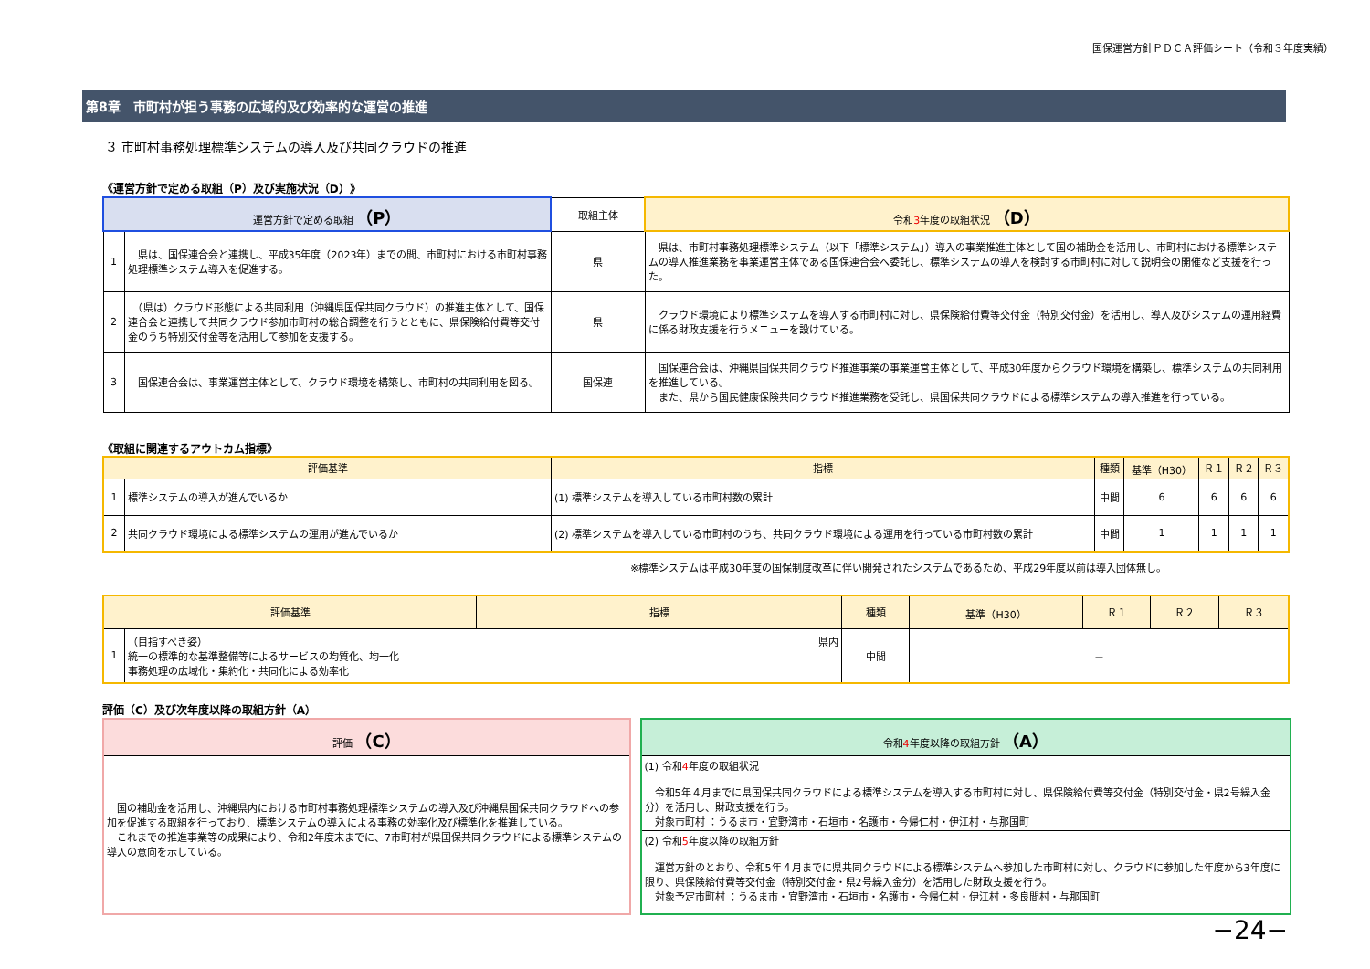国保運営方針ＰＤＣＡ評価シート（令和３年度実績）
第8章　市町村が担う事務の広域的及び効率的な運営の推進
３ 市町村事務処理標準システムの導入及び共同クラウドの推進
《運営方針で定める取組（P）及び実施状況（D）》
| 運営方針で定める取組 （P） | | 取組主体 | 令和 3 年度の取組状況 （D） |
| --- | --- | --- | --- |
| 1 | 県は、国保連合会と連携し、平成35年度（2023年）までの間、市町村における市町村事務処理標準システム導入を促進する。 | 県 | 県は、市町村事務処理標準システム（以下「標準システム」）導入の事業推進主体として国の補助金を活用し、市町村における標準システムの導入推進業務を事業運営主体である国保連合会へ委託し、標準システムの導入を検討する市町村に対して説明会の開催など支援を行った。 |
| 2 | （県は）クラウド形態による共同利用（沖縄県国保共同クラウド）の推進主体として、国保連合会と連携して共同クラウド参加市町村の総合調整を行うとともに、県保険給付費等交付金のうち特別交付金等を活用して参加を支援する。 | 県 | クラウド環境により標準システムを導入する市町村に対し、県保険給付費等交付金（特別交付金）を活用し、導入及びシステムの運用経費に係る財政支援を行うメニューを設けている。 |
| 3 | 国保連合会は、事業運営主体として、クラウド環境を構築し、市町村の共同利用を図る。 | 国保連 | 国保連合会は、沖縄県国保共同クラウド推進事業の事業運営主体として、平成30年度からクラウド環境を構築し、標準システムの共同利用を推進している。 また、県から国民健康保険共同クラウド推進業務を受託し、県国保共同クラウドによる標準システムの導入推進を行っている。 |
《取組に関連するアウトカム指標》
| 評価基準 | | 指標 | 種類 | 基準（H30） | Ｒ１ | Ｒ２ | Ｒ３ |
| --- | --- | --- | --- | --- | --- | --- | --- |
| 1 | 標準システムの導入が進んでいるか | (1) 標準システムを導入している市町村数の累計 | 中間 | 6 | 6 | 6 | 6 |
| 2 | 共同クラウド環境による標準システムの運用が進んでいるか | (2) 標準システムを導入している市町村のうち、共同クラウド環境による運用を行っている市町村数の累計 | 中間 | 1 | 1 | 1 | 1 |
※標準システムは平成30年度の国保制度改革に伴い開発されたシステムであるため、平成29年度以前は導入団体無し。
| 評価基準 | | 指標 | 種類 | 基準（H30） | Ｒ１ | Ｒ２ | Ｒ３ |
| --- | --- | --- | --- | --- | --- | --- | --- |
| 1 | （目指すべき姿） 県内 統一の標準的な基準整備等によるサービスの均質化、均一化 事務処理の広域化・集約化・共同化による効率化 | | 中間 | － | | | |
評価（C）及び次年度以降の取組方針（A）
評価 （C）
　国の補助金を活用し、沖縄県内における市町村事務処理標準システムの導入及び沖縄県国保共同クラウドへの参加を促進する取組を行っており、標準システムの導入による事務の効率化及び標準化を推進している。
　これまでの推進事業等の成果により、令和2年度末までに、7市町村が県国保共同クラウドによる標準システムの導入の意向を示している。
令和4年度以降の取組方針 （A）
(1) 令和4年度の取組状況
　令和5年４月までに県国保共同クラウドによる標準システムを導入する市町村に対し、県保険給付費等交付金（特別交付金・県2号繰入金分）を活用し、財政支援を行う。
　対象市町村 ：うるま市・宜野湾市・石垣市・名護市・今帰仁村・伊江村・与那国町
(2) 令和5年度以降の取組方針
　運営方針のとおり、令和5年４月までに県共同クラウドによる標準システムへ参加した市町村に対し、クラウドに参加した年度から3年度に限り、県保険給付費等交付金（特別交付金・県2号繰入金分）を活用した財政支援を行う。
　対象予定市町村 ：うるま市・宜野湾市・石垣市・名護市・今帰仁村・伊江村・多良間村・与那国町
−24−